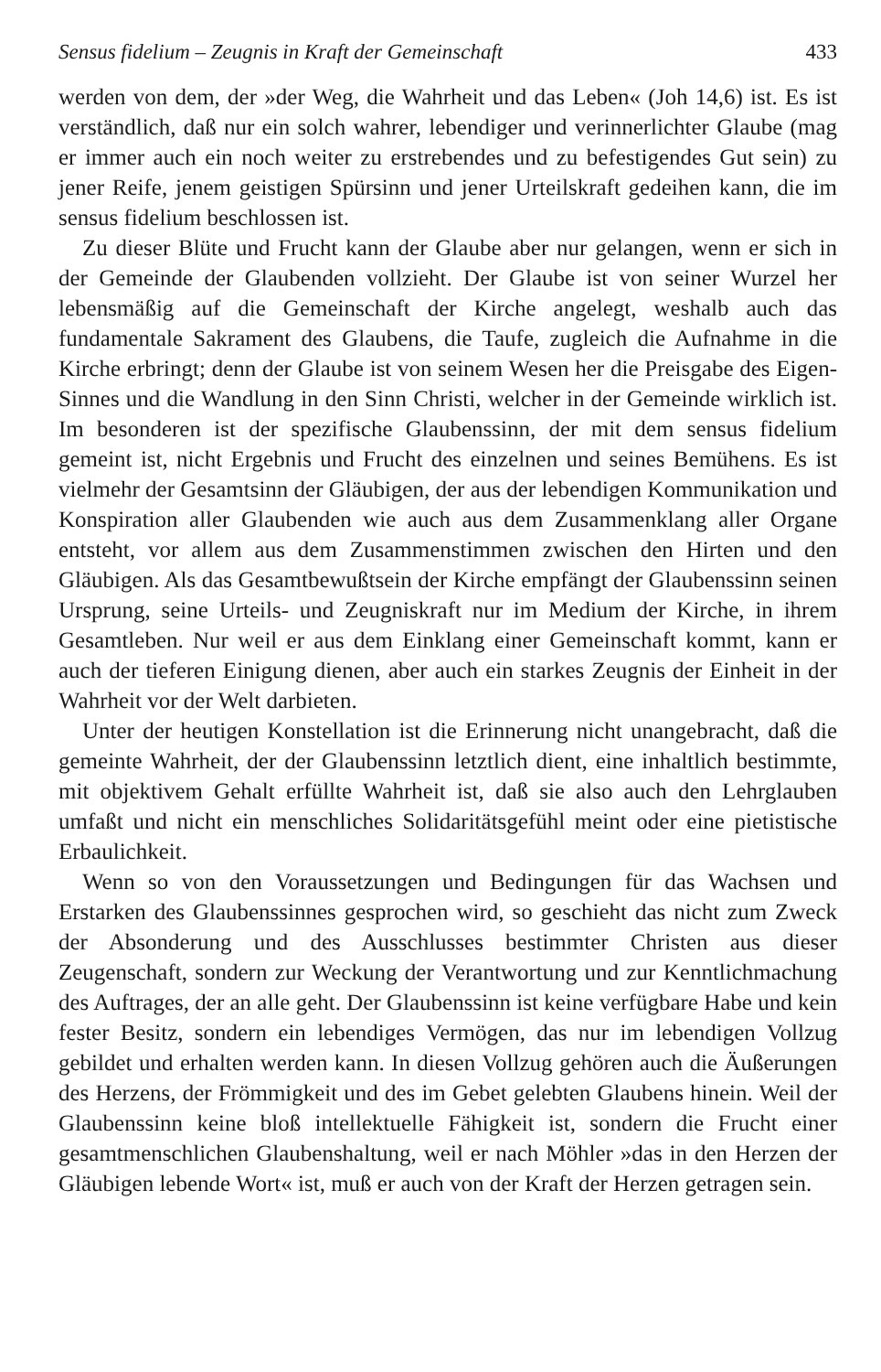Sensus fidelium – Zeugnis in Kraft der Gemeinschaft 433
werden von dem, der »der Weg, die Wahrheit und das Leben« (Joh 14,6) ist. Es ist verständlich, daß nur ein solch wahrer, lebendiger und verinnerlichter Glaube (mag er immer auch ein noch weiter zu erstrebendes und zu befestigendes Gut sein) zu jener Reife, jenem geistigen Spürsinn und jener Urteilskraft gedeihen kann, die im sensus fidelium beschlossen ist.
Zu dieser Blüte und Frucht kann der Glaube aber nur gelangen, wenn er sich in der Gemeinde der Glaubenden vollzieht. Der Glaube ist von seiner Wurzel her lebensmäßig auf die Gemeinschaft der Kirche angelegt, weshalb auch das fundamentale Sakrament des Glaubens, die Taufe, zugleich die Aufnahme in die Kirche erbringt; denn der Glaube ist von seinem Wesen her die Preisgabe des Eigen-Sinnes und die Wandlung in den Sinn Christi, welcher in der Gemeinde wirklich ist. Im besonderen ist der spezifische Glaubenssinn, der mit dem sensus fidelium gemeint ist, nicht Ergebnis und Frucht des einzelnen und seines Bemühens. Es ist vielmehr der Gesamtsinn der Gläubigen, der aus der lebendigen Kommunikation und Konspiration aller Glaubenden wie auch aus dem Zusammenklang aller Organe entsteht, vor allem aus dem Zusammenstimmen zwischen den Hirten und den Gläubigen. Als das Gesamtbewußtsein der Kirche empfängt der Glaubenssinn seinen Ursprung, seine Urteils- und Zeugniskraft nur im Medium der Kirche, in ihrem Gesamtleben. Nur weil er aus dem Einklang einer Gemeinschaft kommt, kann er auch der tieferen Einigung dienen, aber auch ein starkes Zeugnis der Einheit in der Wahrheit vor der Welt darbieten.
Unter der heutigen Konstellation ist die Erinnerung nicht unangebracht, daß die gemeinte Wahrheit, der der Glaubenssinn letztlich dient, eine inhaltlich bestimmte, mit objektivem Gehalt erfüllte Wahrheit ist, daß sie also auch den Lehrglauben umfaßt und nicht ein menschliches Solidaritätsgefühl meint oder eine pietistische Erbaulichkeit.
Wenn so von den Voraussetzungen und Bedingungen für das Wachsen und Erstarken des Glaubenssinnes gesprochen wird, so geschieht das nicht zum Zweck der Absonderung und des Ausschlusses bestimmter Christen aus dieser Zeugenschaft, sondern zur Weckung der Verantwortung und zur Kenntlichmachung des Auftrages, der an alle geht. Der Glaubenssinn ist keine verfügbare Habe und kein fester Besitz, sondern ein lebendiges Vermögen, das nur im lebendigen Vollzug gebildet und erhalten werden kann. In diesen Vollzug gehören auch die Äußerungen des Herzens, der Frömmigkeit und des im Gebet gelebten Glaubens hinein. Weil der Glaubenssinn keine bloß intellektuelle Fähigkeit ist, sondern die Frucht einer gesamtmenschlichen Glaubenshaltung, weil er nach Möhler »das in den Herzen der Gläubigen lebende Wort« ist, muß er auch von der Kraft der Herzen getragen sein.